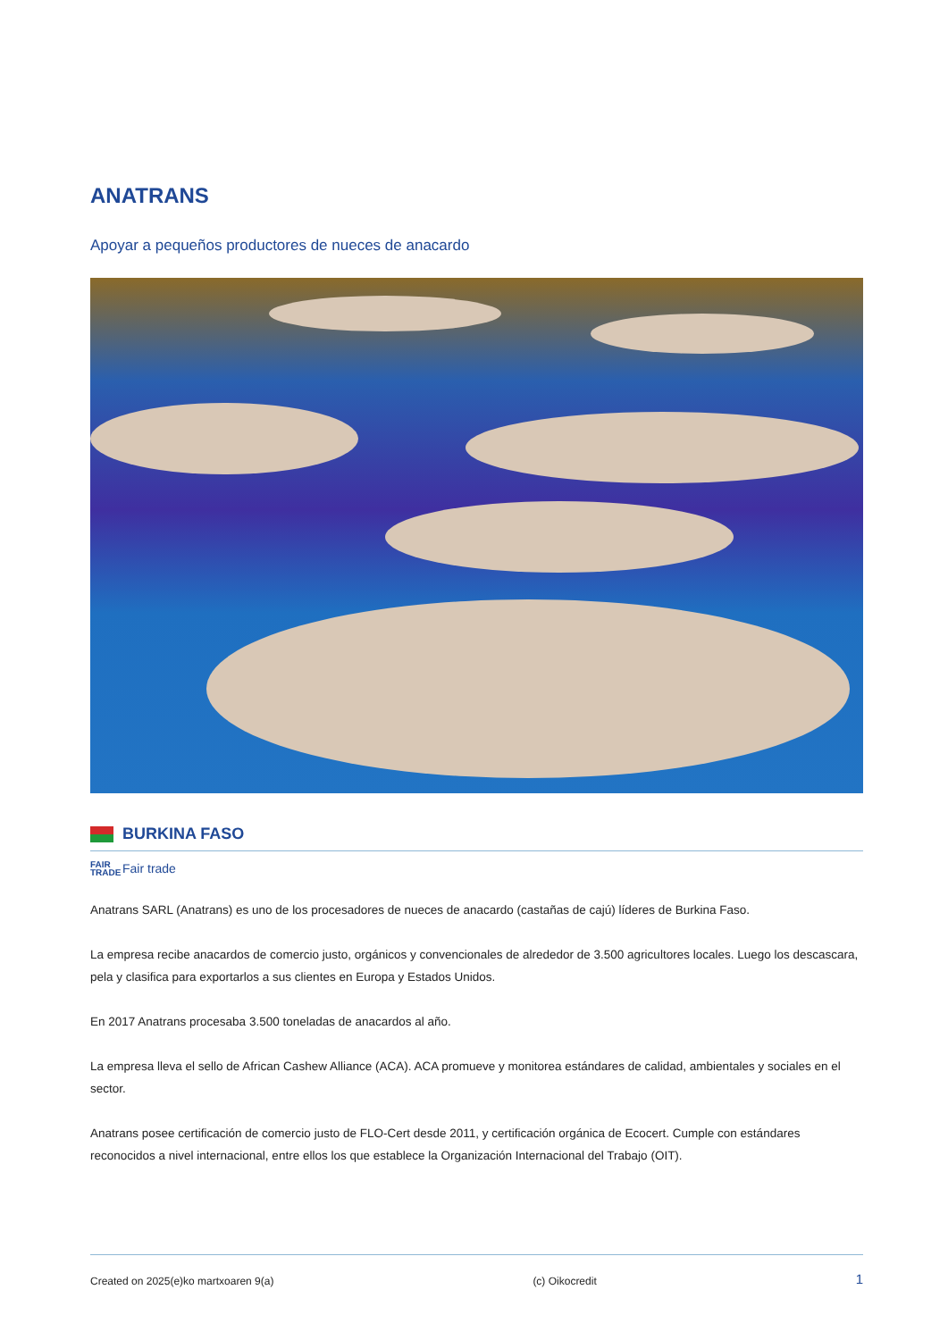ANATRANS
Apoyar a pequeños productores de nueces de anacardo
BURKINA FASO
FAIR TRADE Fair trade
Anatrans SARL (Anatrans) es uno de los procesadores de nueces de anacardo (castañas de cajú) líderes de Burkina Faso.
La empresa recibe anacardos de comercio justo, orgánicos y convencionales de alrededor de 3.500 agricultores locales. Luego los descascara, pela y clasifica para exportarlos a sus clientes en Europa y Estados Unidos.
En 2017 Anatrans procesaba 3.500 toneladas de anacardos al año.
La empresa lleva el sello de African Cashew Alliance (ACA). ACA promueve y monitorea estándares de calidad, ambientales y sociales en el sector.
Anatrans posee certificación de comercio justo de FLO-Cert desde 2011, y certificación orgánica de Ecocert. Cumple con estándares reconocidos a nivel internacional, entre ellos los que establece la Organización Internacional del Trabajo (OIT).
Created on 2025(e)ko martxoaren 9(a) (c) Oikocredit 1